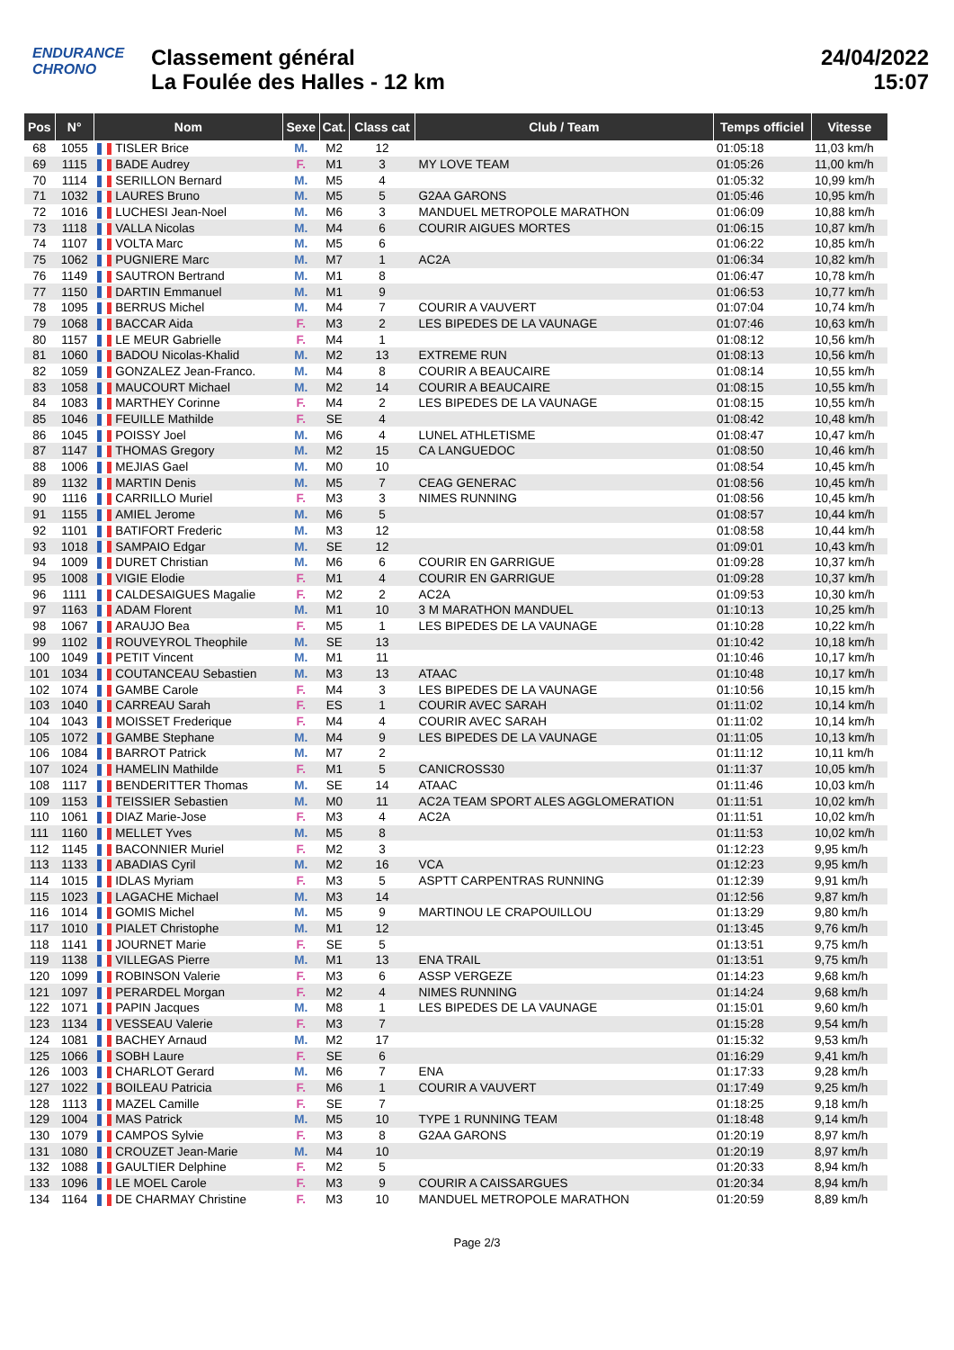ENDURANCE CHRONO
Classement général
La Foulée des Halles - 12 km
24/04/2022
15:07
| Pos | N° | Nom | Sexe | Cat. | Class cat | Club / Team | Temps officiel | Vitesse |
| --- | --- | --- | --- | --- | --- | --- | --- | --- |
| 68 | 1055 | TISLER Brice | M. | M2 | 12 | | 01:05:18 | 11,03 km/h |
| 69 | 1115 | BADE Audrey | F. | M1 | 3 | MY LOVE TEAM | 01:05:26 | 11,00 km/h |
| 70 | 1114 | SERILLON Bernard | M. | M5 | 4 | | 01:05:32 | 10,99 km/h |
| 71 | 1032 | LAURES Bruno | M. | M5 | 5 | G2AA GARONS | 01:05:46 | 10,95 km/h |
| 72 | 1016 | LUCHESI Jean-Noel | M. | M6 | 3 | MANDUEL METROPOLE MARATHON | 01:06:09 | 10,88 km/h |
| 73 | 1118 | VALLA Nicolas | M. | M4 | 6 | COURIR AIGUES MORTES | 01:06:15 | 10,87 km/h |
| 74 | 1107 | VOLTA Marc | M. | M5 | 6 | | 01:06:22 | 10,85 km/h |
| 75 | 1062 | PUGNIERE Marc | M. | M7 | 1 | AC2A | 01:06:34 | 10,82 km/h |
| 76 | 1149 | SAUTRON Bertrand | M. | M1 | 8 | | 01:06:47 | 10,78 km/h |
| 77 | 1150 | DARTIN Emmanuel | M. | M1 | 9 | | 01:06:53 | 10,77 km/h |
| 78 | 1095 | BERRUS Michel | M. | M4 | 7 | COURIR A VAUVERT | 01:07:04 | 10,74 km/h |
| 79 | 1068 | BACCAR Aida | F. | M3 | 2 | LES BIPEDES DE LA VAUNAGE | 01:07:46 | 10,63 km/h |
| 80 | 1157 | LE MEUR Gabrielle | F. | M4 | 1 | | 01:08:12 | 10,56 km/h |
| 81 | 1060 | BADOU Nicolas-Khalid | M. | M2 | 13 | EXTREME RUN | 01:08:13 | 10,56 km/h |
| 82 | 1059 | GONZALEZ Jean-Franco. | M. | M4 | 8 | COURIR A BEAUCAIRE | 01:08:14 | 10,55 km/h |
| 83 | 1058 | MAUCOURT Michael | M. | M2 | 14 | COURIR A BEAUCAIRE | 01:08:15 | 10,55 km/h |
| 84 | 1083 | MARTHEY Corinne | F. | M4 | 2 | LES BIPEDES DE LA VAUNAGE | 01:08:15 | 10,55 km/h |
| 85 | 1046 | FEUILLE Mathilde | F. | SE | 4 | | 01:08:42 | 10,48 km/h |
| 86 | 1045 | POISSY Joel | M. | M6 | 4 | LUNEL ATHLETISME | 01:08:47 | 10,47 km/h |
| 87 | 1147 | THOMAS Gregory | M. | M2 | 15 | CA LANGUEDOC | 01:08:50 | 10,46 km/h |
| 88 | 1006 | MEJIAS Gael | M. | M0 | 10 | | 01:08:54 | 10,45 km/h |
| 89 | 1132 | MARTIN Denis | M. | M5 | 7 | CEAG GENERAC | 01:08:56 | 10,45 km/h |
| 90 | 1116 | CARRILLO Muriel | F. | M3 | 3 | NIMES RUNNING | 01:08:56 | 10,45 km/h |
| 91 | 1155 | AMIEL Jerome | M. | M6 | 5 | | 01:08:57 | 10,44 km/h |
| 92 | 1101 | BATIFORT Frederic | M. | M3 | 12 | | 01:08:58 | 10,44 km/h |
| 93 | 1018 | SAMPAIO Edgar | M. | SE | 12 | | 01:09:01 | 10,43 km/h |
| 94 | 1009 | DURET Christian | M. | M6 | 6 | COURIR EN GARRIGUE | 01:09:28 | 10,37 km/h |
| 95 | 1008 | VIGIE Elodie | F. | M1 | 4 | COURIR EN GARRIGUE | 01:09:28 | 10,37 km/h |
| 96 | 1111 | CALDESAIGUES Magalie | F. | M2 | 2 | AC2A | 01:09:53 | 10,30 km/h |
| 97 | 1163 | ADAM Florent | M. | M1 | 10 | 3 M MARATHON MANDUEL | 01:10:13 | 10,25 km/h |
| 98 | 1067 | ARAUJO Bea | F. | M5 | 1 | LES BIPEDES DE LA VAUNAGE | 01:10:28 | 10,22 km/h |
| 99 | 1102 | ROUVEYROL Theophile | M. | SE | 13 | | 01:10:42 | 10,18 km/h |
| 100 | 1049 | PETIT Vincent | M. | M1 | 11 | | 01:10:46 | 10,17 km/h |
| 101 | 1034 | COUTANCEAU Sebastien | M. | M3 | 13 | ATAAC | 01:10:48 | 10,17 km/h |
| 102 | 1074 | GAMBE Carole | F. | M4 | 3 | LES BIPEDES DE LA VAUNAGE | 01:10:56 | 10,15 km/h |
| 103 | 1040 | CARREAU Sarah | F. | ES | 1 | COURIR AVEC SARAH | 01:11:02 | 10,14 km/h |
| 104 | 1043 | MOISSET Frederique | F. | M4 | 4 | COURIR AVEC SARAH | 01:11:02 | 10,14 km/h |
| 105 | 1072 | GAMBE Stephane | M. | M4 | 9 | LES BIPEDES DE LA VAUNAGE | 01:11:05 | 10,13 km/h |
| 106 | 1084 | BARROT Patrick | M. | M7 | 2 | | 01:11:12 | 10,11 km/h |
| 107 | 1024 | HAMELIN Mathilde | F. | M1 | 5 | CANICROSS30 | 01:11:37 | 10,05 km/h |
| 108 | 1117 | BENDERITTER Thomas | M. | SE | 14 | ATAAC | 01:11:46 | 10,03 km/h |
| 109 | 1153 | TEISSIER Sebastien | M. | M0 | 11 | AC2A TEAM SPORT ALES AGGLOMERATION | 01:11:51 | 10,02 km/h |
| 110 | 1061 | DIAZ Marie-Jose | F. | M3 | 4 | AC2A | 01:11:51 | 10,02 km/h |
| 111 | 1160 | MELLET Yves | M. | M5 | 8 | | 01:11:53 | 10,02 km/h |
| 112 | 1145 | BACONNIER Muriel | F. | M2 | 3 | | 01:12:23 | 9,95 km/h |
| 113 | 1133 | ABADIAS Cyril | M. | M2 | 16 | VCA | 01:12:23 | 9,95 km/h |
| 114 | 1015 | IDLAS Myriam | F. | M3 | 5 | ASPTT CARPENTRAS RUNNING | 01:12:39 | 9,91 km/h |
| 115 | 1023 | LAGACHE Michael | M. | M3 | 14 | | 01:12:56 | 9,87 km/h |
| 116 | 1014 | GOMIS Michel | M. | M5 | 9 | MARTINOU LE CRAPOUILLOU | 01:13:29 | 9,80 km/h |
| 117 | 1010 | PIALET Christophe | M. | M1 | 12 | | 01:13:45 | 9,76 km/h |
| 118 | 1141 | JOURNET Marie | F. | SE | 5 | | 01:13:51 | 9,75 km/h |
| 119 | 1138 | VILLEGAS Pierre | M. | M1 | 13 | ENA TRAIL | 01:13:51 | 9,75 km/h |
| 120 | 1099 | ROBINSON Valerie | F. | M3 | 6 | ASSP VERGEZE | 01:14:23 | 9,68 km/h |
| 121 | 1097 | PERARDEL Morgan | F. | M2 | 4 | NIMES RUNNING | 01:14:24 | 9,68 km/h |
| 122 | 1071 | PAPIN Jacques | M. | M8 | 1 | LES BIPEDES DE LA VAUNAGE | 01:15:01 | 9,60 km/h |
| 123 | 1134 | VESSEAU Valerie | F. | M3 | 7 | | 01:15:28 | 9,54 km/h |
| 124 | 1081 | BACHEY Arnaud | M. | M2 | 17 | | 01:15:32 | 9,53 km/h |
| 125 | 1066 | SOBH Laure | F. | SE | 6 | | 01:16:29 | 9,41 km/h |
| 126 | 1003 | CHARLOT Gerard | M. | M6 | 7 | ENA | 01:17:33 | 9,28 km/h |
| 127 | 1022 | BOILEAU Patricia | F. | M6 | 1 | COURIR A VAUVERT | 01:17:49 | 9,25 km/h |
| 128 | 1113 | MAZEL Camille | F. | SE | 7 | | 01:18:25 | 9,18 km/h |
| 129 | 1004 | MAS Patrick | M. | M5 | 10 | TYPE 1 RUNNING TEAM | 01:18:48 | 9,14 km/h |
| 130 | 1079 | CAMPOS Sylvie | F. | M3 | 8 | G2AA GARONS | 01:20:19 | 8,97 km/h |
| 131 | 1080 | CROUZET Jean-Marie | M. | M4 | 10 | | 01:20:19 | 8,97 km/h |
| 132 | 1088 | GAULTIER Delphine | F. | M2 | 5 | | 01:20:33 | 8,94 km/h |
| 133 | 1096 | LE MOEL Carole | F. | M3 | 9 | COURIR A CAISSARGUES | 01:20:34 | 8,94 km/h |
| 134 | 1164 | DE CHARMAY Christine | F. | M3 | 10 | MANDUEL METROPOLE MARATHON | 01:20:59 | 8,89 km/h |
Page 2/3